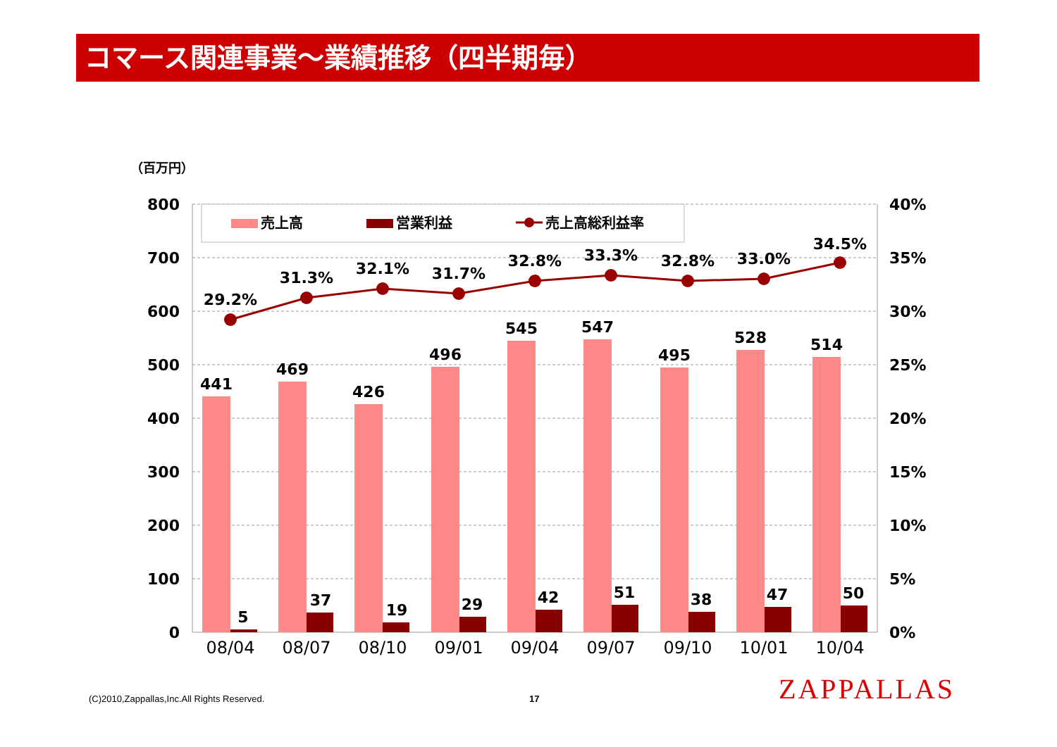コマース関連事業～業績推移（四半期毎）
（百万円）
800
700
600
500
400
300
200
100
0
40%
35%
30%
25%
20%
15%
10%
5%
0%
売上高
営業利益
売上高総利益率
441
5
469
37
426
19
496
29
545
42
547
51
495
38
528
47
514
50
29.2%
31.3%
32.1%
31.7%
32.8%
33.3%
32.8%
33.0%
34.5%
08/04
08/07
08/10
09/01
09/04
09/07
09/10
10/01
10/04
(C)2010,Zappallas,Inc.All Rights Reserved. 17 ZAPPALLAS